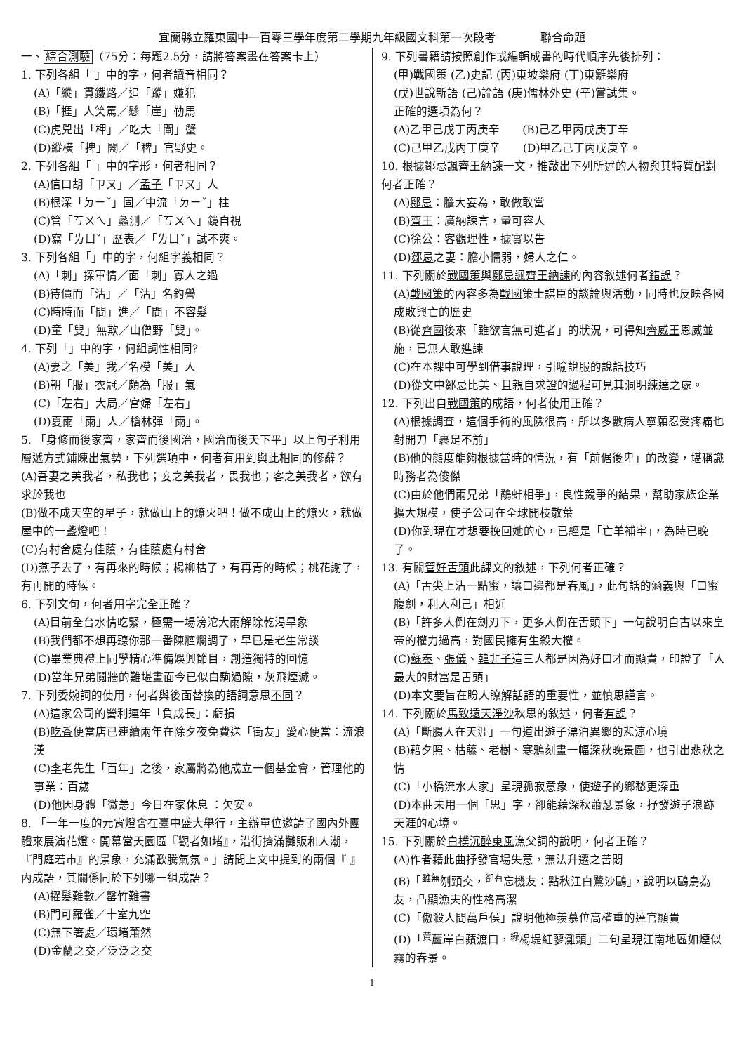宜蘭縣立羅東國中一百零三學年度第二學期九年級國文科第一次段考　　　　聯合命題
一、綜合測驗（75分：每題2.5分，請將答案畫在答案卡上）
1. 下列各組「 」中的字，何者讀音相同？
(A)「縱」貫鐵路／追「蹤」嫌犯
(B)「捱」人笑罵／懸「崖」勒馬
(C)虎兕出「柙」／吃大「閘」蟹
(D)縱橫「捭」闔／「稗」官野史。
2. 下列各組「 」中的字形，何者相同？
(A)信口胡「ㄗㄡ」／孟子「ㄗㄡ」人
(B)根深「ㄉㄧˇ」固／中流「ㄉㄧˇ」柱
(C)管「ㄎㄨㄟ」蠡測／「ㄎㄨㄟ」鏡自視
(D)寫「ㄌㄩˇ」歷表／「ㄌㄩˇ」試不爽。
3. 下列各組「」中的字，何組字義相同？
(A)「刺」探軍情／面「刺」寡人之過
(B)待價而「沽」／「沽」名釣譽
(C)時時而「間」進／「間」不容髮
(D)童「叟」無欺／山僧野「叟」。
4. 下列「」中的字，何組詞性相同?
(A)妻之「美」我／名模「美」人
(B)朝「服」衣冠／頗為「服」氣
(C)「左右」大局／宮婦「左右」
(D)夏雨「雨」人／槍林彈「雨」。
5. 「身修而後家齊，家齊而後國治，國治而後天下平」以上句子利用層遞方式鋪陳出氣勢，下列選項中，何者有用到與此相同的修辭？
(A)吾妻之美我者，私我也；妾之美我者，畏我也；客之美我者，欲有求於我也
(B)做不成天空的星子，就做山上的燎火吧！做不成山上的燎火，就做屋中的一盞燈吧！
(C)有村舍處有佳蔭，有佳蔭處有村舍
(D)燕子去了，有再來的時候；楊柳枯了，有再青的時候；桃花謝了，有再開的時候。
6. 下列文句，何者用字完全正確？
(A)目前全台水情吃緊，極需一場滂沱大雨解除乾渴旱象
(B)我們都不想再聽你那一番陳腔爛調了，早已是老生常談
(C)畢業典禮上同學精心準備娛興節目，創造獨特的回憶
(D)當年兄弟鬩牆的難堪畫面今已似白駒過隙，灰飛煙滅。
7. 下列委婉詞的使用，何者與後面替換的語詞意思不同？
(A)這家公司的營利連年「負成長」：虧損
(B)吃香便當店已連續兩年在除夕夜免費送「街友」愛心便當：流浪漢
(C)李老先生「百年」之後，家屬將為他成立一個基金會，管理他的事業：百歲
(D)他因身體「微恙」今日在家休息 ：欠安。
8. 「一年一度的元宵燈會在臺中盛大舉行，主辦單位邀請了國內外團體來展演花燈。開幕當天園區『觀者如堵』，沿街擠滿攤販和人潮，『門庭若市』的景象，充滿歡騰氣氛。」請問上文中提到的兩個『 』內成語，其關係同於下列哪一組成語？
(A)擢髮難數／罄竹難書
(B)門可羅雀／十室九空
(C)無下箸處／環堵蕭然
(D)金蘭之交／泛泛之交
9. 下列書籍請按照創作或編輯成書的時代順序先後排列：
(甲)戰國策 (乙)史記 (丙)東坡樂府 (丁)東籬樂府
(戊)世說新語 (己)論語 (庚)儒林外史 (辛)嘗試集。
正確的選項為何？
(A)乙甲己戊丁丙庚辛　　(B)己乙甲丙戊庚丁辛
(C)己甲乙戊丙丁庚辛　　(D)甲乙己丁丙戊庚辛。
10. 根據鄒忌諷齊王納諫一文，推敲出下列所述的人物與其特質配對何者正確？
(A)鄒忌：膽大妄為，敢做敢當
(B)齊王：廣納諫言，量可容人
(C)徐公：客觀理性，據實以告
(D)鄒忌之妻：膽小懦弱，婦人之仁。
11. 下列關於戰國策與鄒忌諷齊王納諫的內容敘述何者錯誤？
(A)戰國策的內容多為戰國策士謀臣的談論與活動，同時也反映各國成敗興亡的歷史
(B)從齊國後來「雖欲言無可進者」的狀況，可得知齊威王恩威並施，已無人敢進諫
(C)在本課中可學到借事說理，引喻說服的說話技巧
(D)從文中鄒忌比美、且親自求證的過程可見其洞明練達之處。
12. 下列出自戰國策的成語，何者使用正確？
(A)根據調查，這個手術的風險很高，所以多數病人寧願忍受疼痛也對開刀「裹足不前」
(B)他的態度能夠根據當時的情況，有「前倨後卑」的改變，堪稱識時務者為俊傑
(C)由於他們兩兄弟「鷸蚌相爭」，良性競爭的結果，幫助家族企業擴大規模，使子公司在全球開枝散葉
(D)你到現在才想要挽回她的心，已經是「亡羊補牢」，為時已晚了。
13. 有關管好舌頭此課文的敘述，下列何者正確？
(A)「舌尖上沾一點蜜，讓口邊都是春風」，此句話的涵義與「口蜜腹劍，利人利己」相近
(B)「許多人倒在劍刃下，更多人倒在舌頭下」一句說明自古以來皇帝的權力過高，對國民擁有生殺大權。
(C)蘇秦、張儀、韓非子這三人都是因為好口才而顯貴，印證了「人最大的財富是舌頭」
(D)本文要旨在盼人瞭解話語的重要性，並慎思謹言。
14. 下列關於馬致遠天淨沙秋思的敘述，何者有誤？
(A)「斷腸人在天涯」一句道出遊子漂泊異鄉的悲涼心境
(B)藉夕照、枯藤、老樹、寒鴉刻畫一幅深秋晚景圖，也引出悲秋之情
(C)「小橋流水人家」呈現孤寂意象，使遊子的鄉愁更深重
(D)本曲未用一個「思」字，卻能藉深秋蕭瑟景象，抒發遊子浪跡天涯的心境。
15. 下列關於白樸沉醉東風漁父詞的說明，何者正確？
(A)作者藉此曲抒發官場失意，無法升遷之苦悶
(B)「<sup>雖無</sup>刎頸交，<sup>卻有</sup>忘機友：點秋江白鷺沙鷗」，說明以鷗鳥為友，凸顯漁夫的性格高潔
(C)「傲殺人間萬戶侯」說明他極羨慕位高權重的達官顯貴
(D)「<sup>黃</sup>蘆岸白蘋渡口，<sup>綠</sup>楊堤紅蓼灘頭」二句呈現江南地區如煙似霧的春景。
1